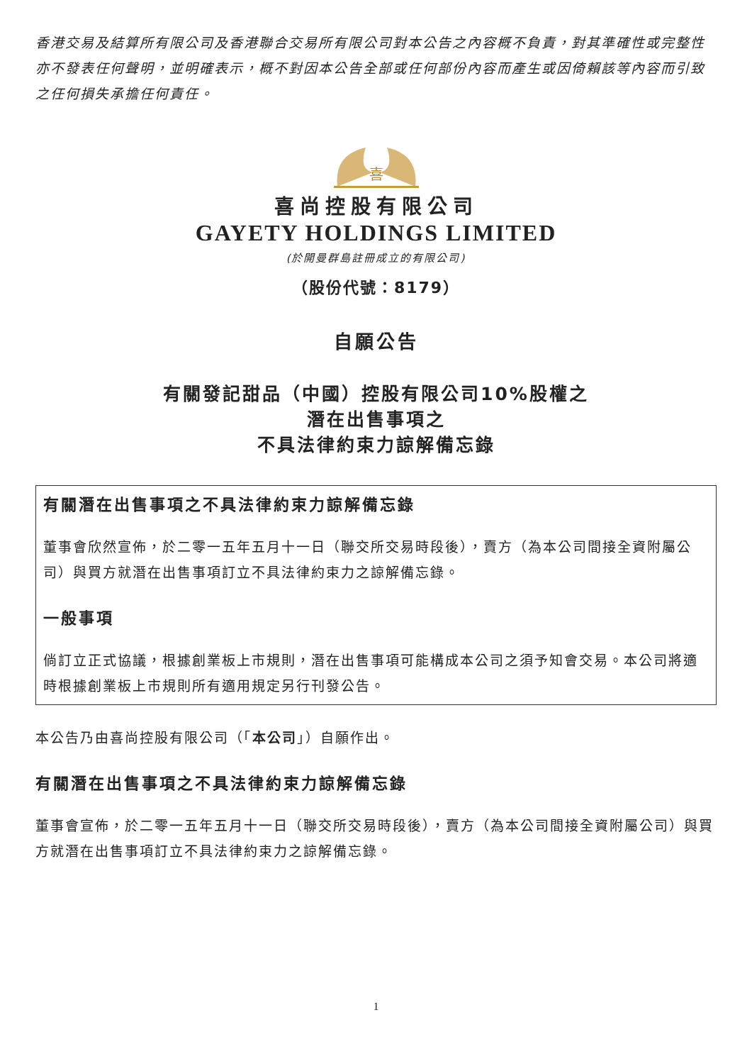香港交易及結算所有限公司及香港聯合交易所有限公司對本公告之內容概不負責，對其準確性或完整性亦不發表任何聲明，並明確表示，概不對因本公告全部或任何部份內容而產生或因倚賴該等內容而引致之任何損失承擔任何責任。
喜
喜尚控股有限公司
GAYETY HOLDINGS LIMITED
(於開曼群島註冊成立的有限公司)
（股份代號：8179）
自願公告
有關發記甜品（中國）控股有限公司10%股權之
潛在出售事項之
不具法律約束力諒解備忘錄
有關潛在出售事項之不具法律約束力諒解備忘錄
董事會欣然宣佈，於二零一五年五月十一日（聯交所交易時段後），賣方（為本公司間接全資附屬公司）與買方就潛在出售事項訂立不具法律約束力之諒解備忘錄。
一般事項
倘訂立正式協議，根據創業板上市規則，潛在出售事項可能構成本公司之須予知會交易。本公司將適時根據創業板上市規則所有適用規定另行刊發公告。
本公告乃由喜尚控股有限公司（「本公司」）自願作出。
有關潛在出售事項之不具法律約束力諒解備忘錄
董事會宣佈，於二零一五年五月十一日（聯交所交易時段後），賣方（為本公司間接全資附屬公司）與買方就潛在出售事項訂立不具法律約束力之諒解備忘錄。
1